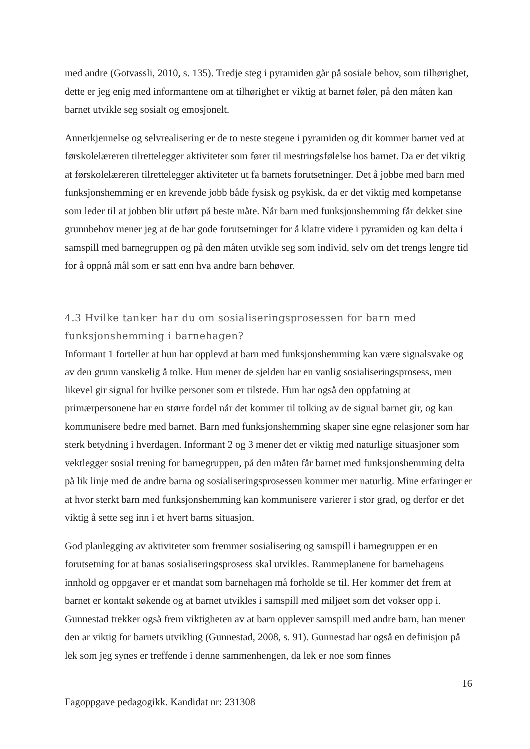med andre (Gotvassli, 2010, s. 135). Tredje steg i pyramiden går på sosiale behov, som tilhørighet, dette er jeg enig med informantene om at tilhørighet er viktig at barnet føler, på den måten kan barnet utvikle seg sosialt og emosjonelt.
Annerkjennelse og selvrealisering er de to neste stegene i pyramiden og dit kommer barnet ved at førskolelæreren tilrettelegger aktiviteter som fører til mestringsfølelse hos barnet. Da er det viktig at førskolelæreren tilrettelegger aktiviteter ut fa barnets forutsetninger. Det å jobbe med barn med funksjonshemming er en krevende jobb både fysisk og psykisk, da er det viktig med kompetanse som leder til at jobben blir utført på beste måte. Når barn med funksjonshemming får dekket sine grunnbehov mener jeg at de har gode forutsetninger for å klatre videre i pyramiden og kan delta i samspill med barnegruppen og på den måten utvikle seg som individ, selv om det trengs lengre tid for å oppnå mål som er satt enn hva andre barn behøver.
4.3 Hvilke tanker har du om sosialiseringsprosessen for barn med funksjonshemming i barnehagen?
Informant 1 forteller at hun har opplevd at barn med funksjonshemming kan være signalsvake og av den grunn vanskelig å tolke. Hun mener de sjelden har en vanlig sosialiseringsprosess, men likevel gir signal for hvilke personer som er tilstede. Hun har også den oppfatning at primærpersonene har en større fordel når det kommer til tolking av de signal barnet gir, og kan kommunisere bedre med barnet. Barn med funksjonshemming skaper sine egne relasjoner som har sterk betydning i hverdagen. Informant 2 og 3 mener det er viktig med naturlige situasjoner som vektlegger sosial trening for barnegruppen, på den måten får barnet med funksjonshemming delta på lik linje med de andre barna og sosialiseringsprosessen kommer mer naturlig. Mine erfaringer er at hvor sterkt barn med funksjonshemming kan kommunisere varierer i stor grad, og derfor er det viktig å sette seg inn i et hvert barns situasjon.
God planlegging av aktiviteter som fremmer sosialisering og samspill i barnegruppen er en forutsetning for at banas sosialiseringsprosess skal utvikles. Rammeplanene for barnehagens innhold og oppgaver er et mandat som barnehagen må forholde se til. Her kommer det frem at barnet er kontakt søkende og at barnet utvikles i samspill med miljøet som det vokser opp i. Gunnestad trekker også frem viktigheten av at barn opplever samspill med andre barn, han mener den ar viktig for barnets utvikling (Gunnestad, 2008, s. 91). Gunnestad har også en definisjon på lek som jeg synes er treffende i denne sammenhengen, da lek er noe som finnes
16
Fagoppgave pedagogikk. Kandidat nr: 231308